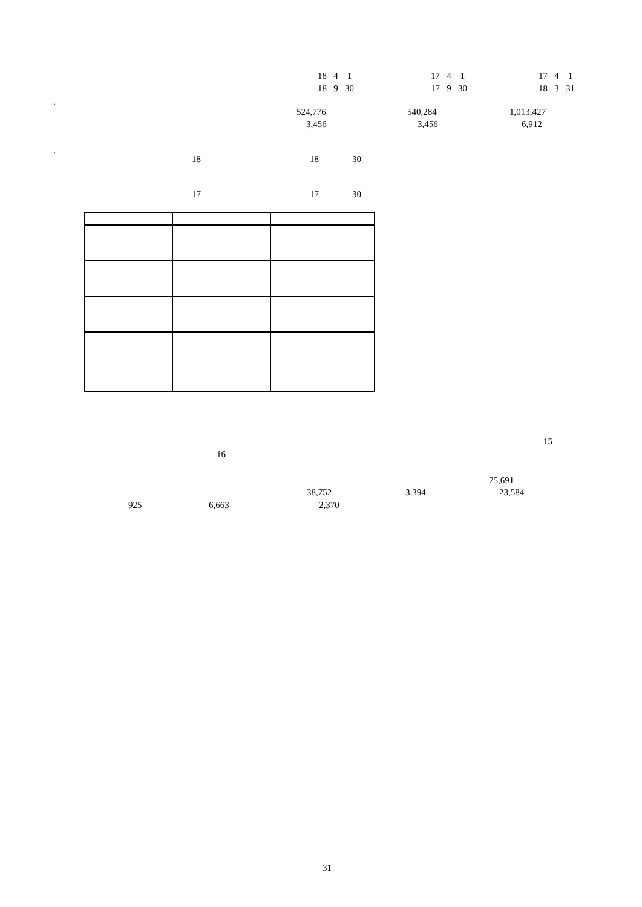18 4 1
17 4 1
17 4 1
18 9 30
17 9 30
18 3 31
.
524,776
540,284
1,013,427
3,456
3,456
6,912
.
18
18
30
17
17
30
15
16
75,691
38,752
3,394
23,584
925
6,663
2,370
31